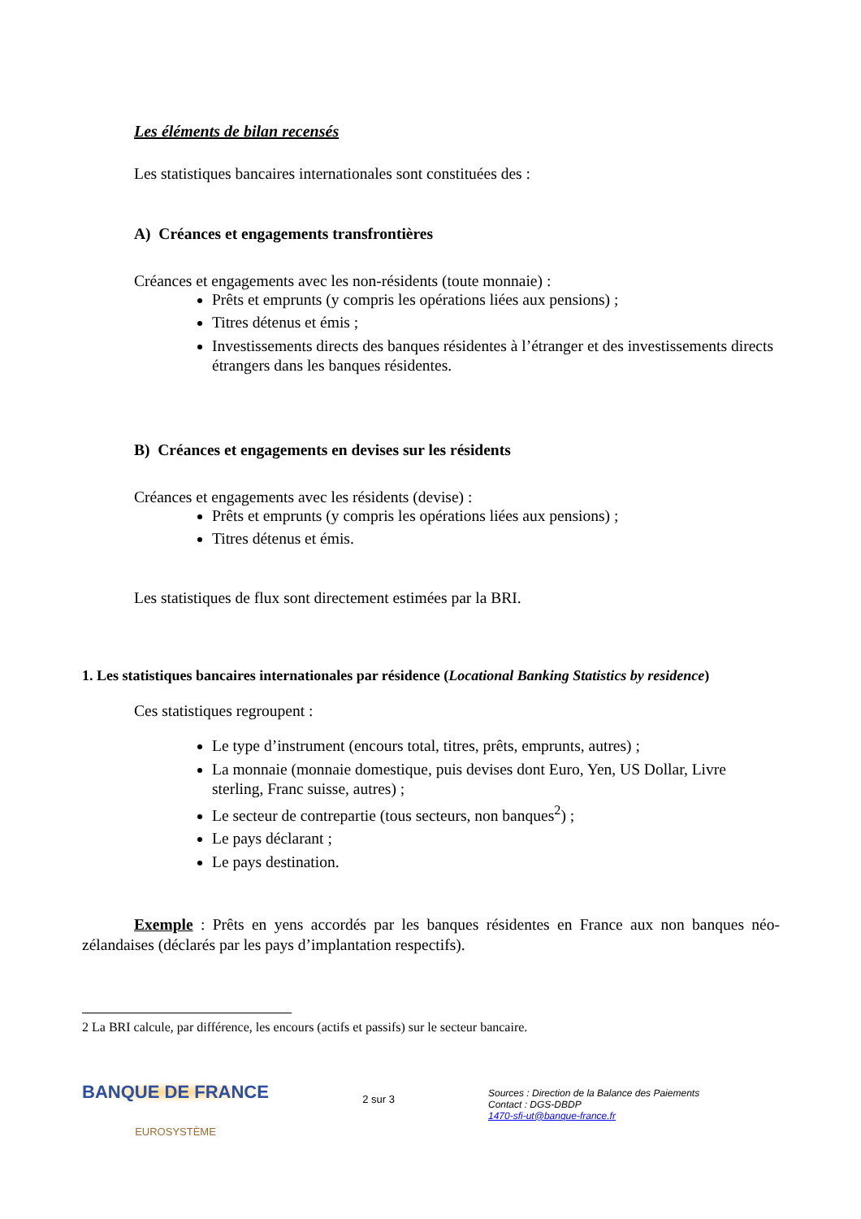Les éléments de bilan recensés
Les statistiques bancaires internationales sont constituées des :
A) Créances et engagements transfrontières
Créances et engagements avec les non-résidents (toute monnaie) :
Prêts et emprunts (y compris les opérations liées aux pensions) ;
Titres détenus et émis ;
Investissements directs des banques résidentes à l’étranger et des investissements directs étrangers dans les banques résidentes.
B) Créances et engagements en devises sur les résidents
Créances et engagements avec les résidents (devise) :
Prêts et emprunts (y compris les opérations liées aux pensions) ;
Titres détenus et émis.
Les statistiques de flux sont directement estimées par la BRI.
1. Les statistiques bancaires internationales par résidence (Locational Banking Statistics by residence)
Ces statistiques regroupent :
Le type d’instrument (encours total, titres, prêts, emprunts, autres) ;
La monnaie (monnaie domestique, puis devises dont Euro, Yen, US Dollar, Livre sterling, Franc suisse, autres) ;
Le secteur de contrepartie (tous secteurs, non banques<sup>2</sup>) ;
Le pays déclarant ;
Le pays destination.
Exemple : Prêts en yens accordés par les banques résidentes en France aux non banques néo-zélandaises (déclarés par les pays d’implantation respectifs).
2 La BRI calcule, par différence, les encours (actifs et passifs) sur le secteur bancaire.
BANQUE DE FRANCE
EUROSYSTÈME
2 sur 3
Sources : Direction de la Balance des Paiements
Contact : DGS-DBDP
1470-sfi-ut@banque-france.fr